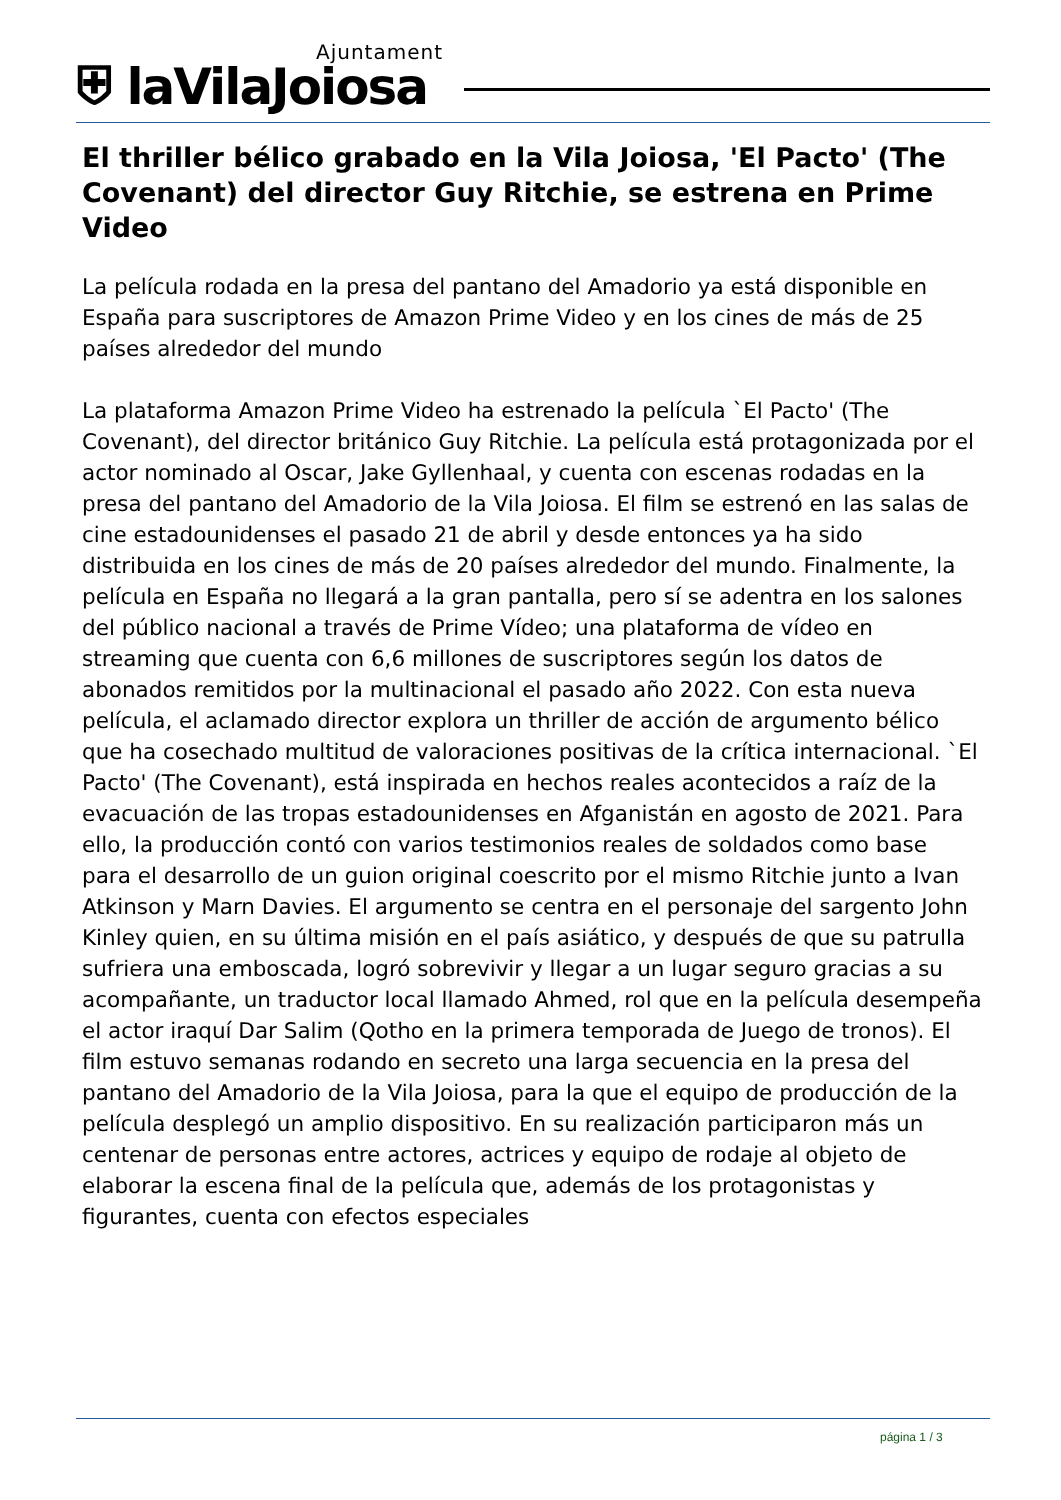⛨ laVilaJoiosa Ajuntament
El thriller bélico grabado en la Vila Joiosa, 'El Pacto' (The Covenant) del director Guy Ritchie, se estrena en Prime Video
La película rodada en la presa del pantano del Amadorio ya está disponible en España para suscriptores de Amazon Prime Video y en los cines de más de 25 países alrededor del mundo
La plataforma Amazon Prime Video ha estrenado la película `El Pacto' (The Covenant), del director británico Guy Ritchie. La película está protagonizada por el actor nominado al Oscar, Jake Gyllenhaal, y cuenta con escenas rodadas en la presa del pantano del Amadorio de la Vila Joiosa. El film se estrenó en las salas de cine estadounidenses el pasado 21 de abril y desde entonces ya ha sido distribuida en los cines de más de 20 países alrededor del mundo. Finalmente, la película en España no llegará a la gran pantalla, pero sí se adentra en los salones del público nacional a través de Prime Vídeo; una plataforma de vídeo en streaming que cuenta con 6,6 millones de suscriptores según los datos de abonados remitidos por la multinacional el pasado año 2022. Con esta nueva película, el aclamado director explora un thriller de acción de argumento bélico que ha cosechado multitud de valoraciones positivas de la crítica internacional. `El Pacto' (The Covenant), está inspirada en hechos reales acontecidos a raíz de la evacuación de las tropas estadounidenses en Afganistán en agosto de 2021. Para ello, la producción contó con varios testimonios reales de soldados como base para el desarrollo de un guion original coescrito por el mismo Ritchie junto a Ivan Atkinson y Marn Davies. El argumento se centra en el personaje del sargento John Kinley quien, en su última misión en el país asiático, y después de que su patrulla sufriera una emboscada, logró sobrevivir y llegar a un lugar seguro gracias a su acompañante, un traductor local llamado Ahmed, rol que en la película desempeña el actor iraquí Dar Salim (Qotho en la primera temporada de Juego de tronos). El film estuvo semanas rodando en secreto una larga secuencia en la presa del pantano del Amadorio de la Vila Joiosa, para la que el equipo de producción de la película desplegó un amplio dispositivo. En su realización participaron más un centenar de personas entre actores, actrices y equipo de rodaje al objeto de elaborar la escena final de la película que, además de los protagonistas y figurantes, cuenta con efectos especiales
página 1 / 3